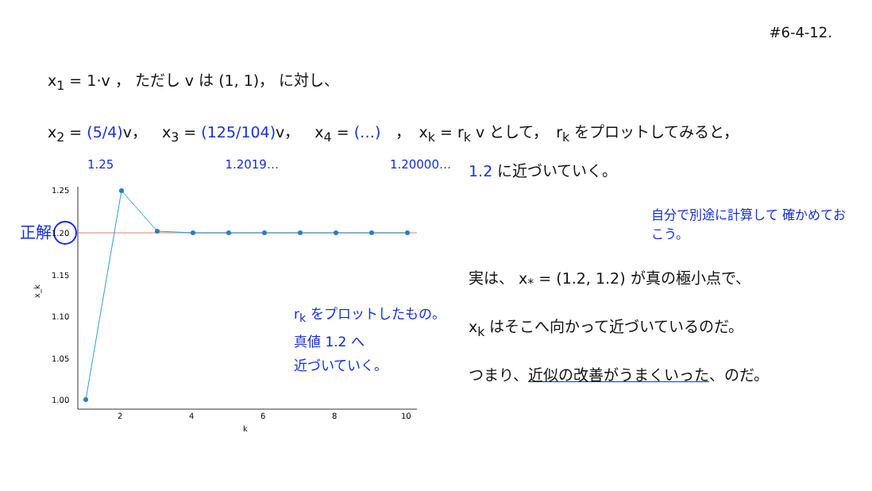#6-4-12.
x<sub>1</sub> = 1·v ， ただし v は (1, 1)， に対し、
x<sub>2</sub> = (5/4) v，　x<sub>3</sub> = (125/104) v，　x<sub>4</sub> = (…)　，　x<sub>k</sub> = r<sub>k</sub> v として，　r<sub>k</sub> をプロットしてみると，
1.25 1.2019… 1.20000…
正解
1.25
1.20
1.15
1.10
1.05
1.00
2
4
6
8
10
k
x_k
r<sub>k</sub> をプロットしたもの。
真値 1.2 へ
近づいていく。
1.2 に近づいていく。
自分で別途に計算して 確かめておこう。
実は、 x<sub>*</sub> = (1.2, 1.2) が真の極小点で、
x<sub>k</sub> はそこへ向かって近づいているのだ。
つまり、近似の改善がうまくいった、のだ。